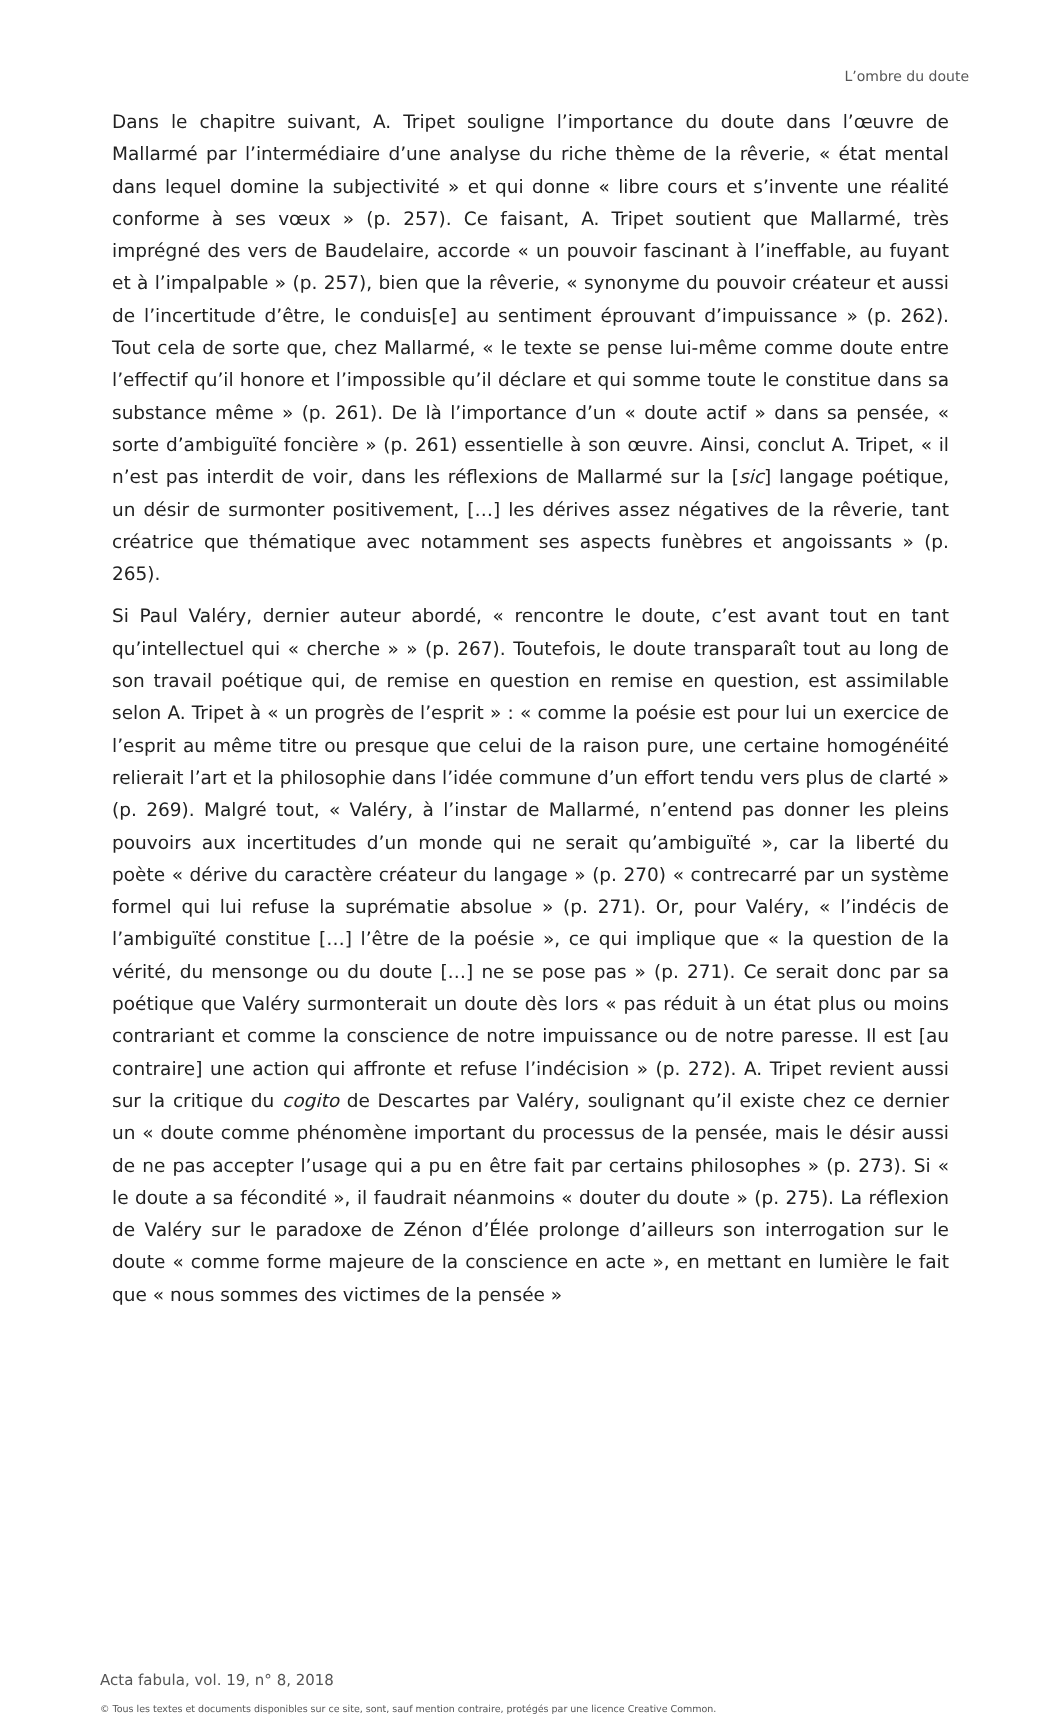L’ombre du doute
Dans le chapitre suivant, A. Tripet souligne l’importance du doute dans l’œuvre de Mallarmé par l’intermédiaire d’une analyse du riche thème de la rêverie, « état mental dans lequel domine la subjectivité » et qui donne « libre cours et s’invente une réalité conforme à ses vœux » (p. 257). Ce faisant, A. Tripet soutient que Mallarmé, très imprégné des vers de Baudelaire, accorde « un pouvoir fascinant à l’ineffable, au fuyant et à l’impalpable » (p. 257), bien que la rêverie, « synonyme du pouvoir créateur et aussi de l’incertitude d’être, le conduis[e] au sentiment éprouvant d’impuissance » (p. 262). Tout cela de sorte que, chez Mallarmé, « le texte se pense lui-même comme doute entre l’effectif qu’il honore et l’impossible qu’il déclare et qui somme toute le constitue dans sa substance même » (p. 261). De là l’importance d’un « doute actif » dans sa pensée, « sorte d’ambiguïté foncière » (p. 261) essentielle à son œuvre. Ainsi, conclut A. Tripet, « il n’est pas interdit de voir, dans les réflexions de Mallarmé sur la [sic] langage poétique, un désir de surmonter positivement, […] les dérives assez négatives de la rêverie, tant créatrice que thématique avec notamment ses aspects funèbres et angoissants » (p. 265).
Si Paul Valéry, dernier auteur abordé, « rencontre le doute, c’est avant tout en tant qu’intellectuel qui « cherche » » (p. 267). Toutefois, le doute transparaît tout au long de son travail poétique qui, de remise en question en remise en question, est assimilable selon A. Tripet à « un progrès de l’esprit » : « comme la poésie est pour lui un exercice de l’esprit au même titre ou presque que celui de la raison pure, une certaine homogénéité relierait l’art et la philosophie dans l’idée commune d’un effort tendu vers plus de clarté » (p. 269). Malgré tout, « Valéry, à l’instar de Mallarmé, n’entend pas donner les pleins pouvoirs aux incertitudes d’un monde qui ne serait qu’ambiguïté », car la liberté du poète « dérive du caractère créateur du langage » (p. 270) « contrecarré par un système formel qui lui refuse la suprématie absolue » (p. 271). Or, pour Valéry, « l’indécis de l’ambiguïté constitue […] l’être de la poésie », ce qui implique que « la question de la vérité, du mensonge ou du doute […] ne se pose pas » (p. 271). Ce serait donc par sa poétique que Valéry surmonterait un doute dès lors « pas réduit à un état plus ou moins contrariant et comme la conscience de notre impuissance ou de notre paresse. Il est [au contraire] une action qui affronte et refuse l’indécision » (p. 272). A. Tripet revient aussi sur la critique du cogito de Descartes par Valéry, soulignant qu’il existe chez ce dernier un « doute comme phénomène important du processus de la pensée, mais le désir aussi de ne pas accepter l’usage qui a pu en être fait par certains philosophes » (p. 273). Si « le doute a sa fécondité », il faudrait néanmoins « douter du doute » (p. 275). La réflexion de Valéry sur le paradoxe de Zénon d’Élée prolonge d’ailleurs son interrogation sur le doute « comme forme majeure de la conscience en acte », en mettant en lumière le fait que « nous sommes des victimes de la pensée »
Acta fabula, vol. 19, n° 8, 2018
© Tous les textes et documents disponibles sur ce site, sont, sauf mention contraire, protégés par une licence Creative Common.